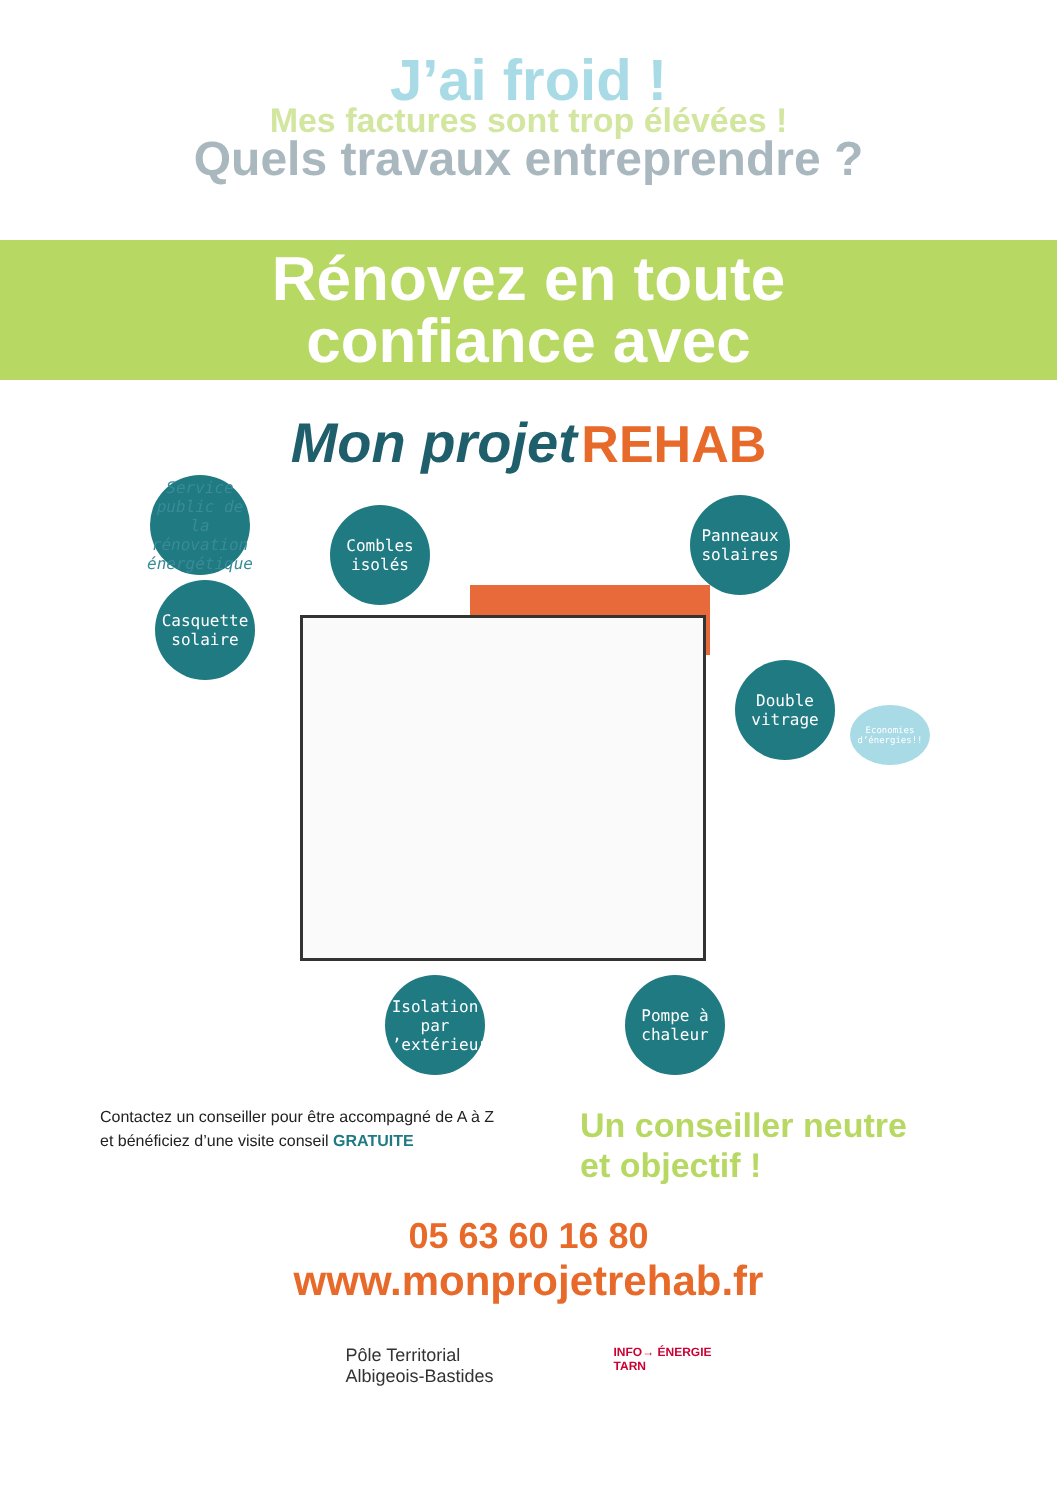J’ai froid !
Mes factures sont trop élévées !
Quels travaux entreprendre ?
Rénovez en toute
confiance avec
Mon projet REHAB
Service public de la rénovation énergétique
Combles isolés
Panneaux solaires
Casquette solaire
Double vitrage
Economies d’énergies!!
Isolation par l’extérieur
Pompe à chaleur
Contactez un conseiller pour être accompagné de A à Z
et bénéficiez d’une visite conseil GRATUITE
Un conseiller neutre
et objectif !
05 63 60 16 80
www.monprojetrehab.fr
Pôle Territorial
Albigeois-Bastides
INFO→ ÉNERGIE
TARN